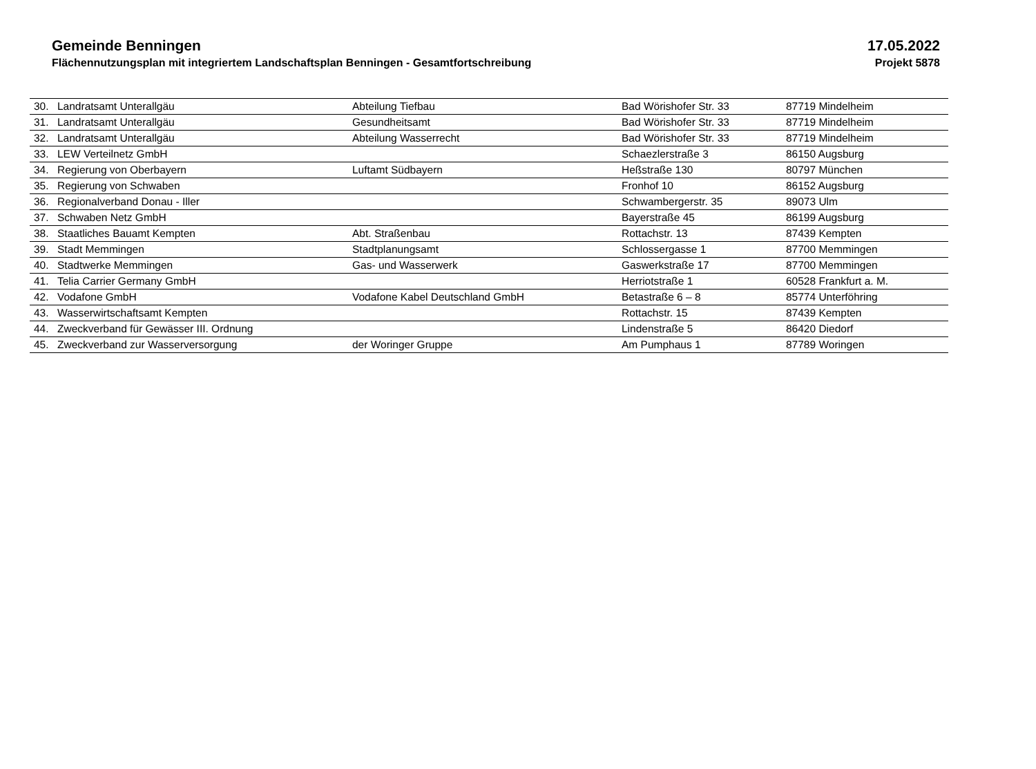Gemeinde Benningen
Flächennutzungsplan mit integriertem Landschaftsplan Benningen - Gesamtfortschreibung
17.05.2022
Projekt 5878
| 30. | Landratsamt Unterallgäu | Abteilung Tiefbau | Bad Wörishofer Str. 33 | 87719 Mindelheim |
| 31. | Landratsamt Unterallgäu | Gesundheitsamt | Bad Wörishofer Str. 33 | 87719 Mindelheim |
| 32. | Landratsamt Unterallgäu | Abteilung Wasserrecht | Bad Wörishofer Str. 33 | 87719 Mindelheim |
| 33. | LEW Verteilnetz GmbH | | Schaezlerstraße 3 | 86150 Augsburg |
| 34. | Regierung von Oberbayern | Luftamt Südbayern | Heßstraße 130 | 80797 München |
| 35. | Regierung von Schwaben | | Fronhof 10 | 86152 Augsburg |
| 36. | Regionalverband Donau - Iller | | Schwambergerstr. 35 | 89073 Ulm |
| 37. | Schwaben Netz GmbH | | Bayerstraße 45 | 86199 Augsburg |
| 38. | Staatliches Bauamt Kempten | Abt. Straßenbau | Rottachstr. 13 | 87439 Kempten |
| 39. | Stadt Memmingen | Stadtplanungsamt | Schlossergasse 1 | 87700 Memmingen |
| 40. | Stadtwerke Memmingen | Gas- und Wasserwerk | Gaswerkstraße 17 | 87700 Memmingen |
| 41. | Telia Carrier Germany GmbH | | Herriotstraße 1 | 60528 Frankfurt a. M. |
| 42. | Vodafone GmbH | Vodafone Kabel Deutschland GmbH | Betastraße 6 – 8 | 85774 Unterföhring |
| 43. | Wasserwirtschaftsamt Kempten | | Rottachstr. 15 | 87439 Kempten |
| 44. | Zweckverband für Gewässer III. Ordnung | | Lindenstraße 5 | 86420 Diedorf |
| 45. | Zweckverband zur Wasserversorgung | der Woringer Gruppe | Am Pumphaus 1 | 87789 Woringen |